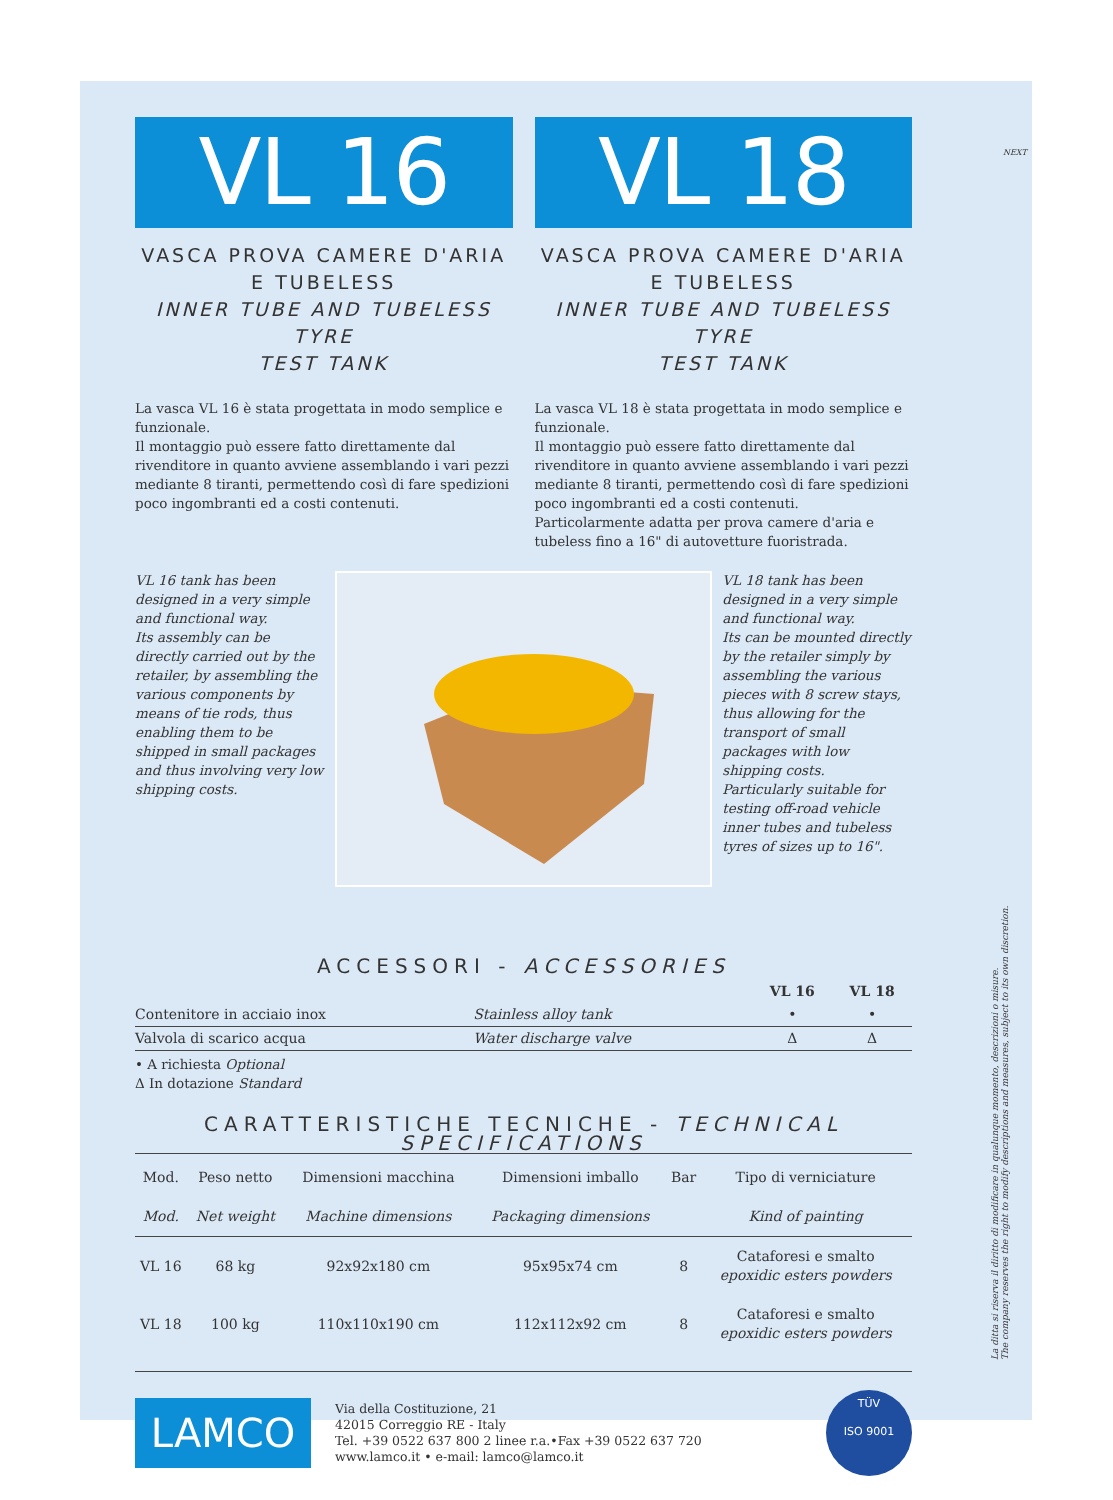VL 16
VASCA PROVA CAMERE D'ARIA E TUBELESS
INNER TUBE AND TUBELESS TYRE
TEST TANK
La vasca VL 16 è stata progettata in modo semplice e funzionale.
Il montaggio può essere fatto direttamente dal rivenditore in quanto avviene assemblando i vari pezzi mediante 8 tiranti, permettendo così di fare spedizioni poco ingombranti ed a costi contenuti.
VL 18
VASCA PROVA CAMERE D'ARIA E TUBELESS
INNER TUBE AND TUBELESS TYRE
TEST TANK
La vasca VL 18 è stata progettata in modo semplice e funzionale.
Il montaggio può essere fatto direttamente dal rivenditore in quanto avviene assemblando i vari pezzi mediante 8 tiranti, permettendo così di fare spedizioni poco ingombranti ed a costi contenuti.
Particolarmente adatta per prova camere d'aria e tubeless fino a 16" di autovetture fuoristrada.
VL 16 tank has been designed in a very simple and functional way.
Its assembly can be directly carried out by the retailer, by assembling the various components by means of tie rods, thus enabling them to be shipped in small packages and thus involving very low shipping costs.
VL 18 tank has been designed in a very simple and functional way.
Its can be mounted directly by the retailer simply by assembling the various pieces with 8 screw stays, thus allowing for the transport of small packages with low shipping costs.
Particularly suitable for testing off-road vehicle inner tubes and tubeless tyres of sizes up to 16".
ACCESSORI - ACCESSORIES
| | | VL 16 | VL 18 |
| --- | --- | --- | --- |
| Contenitore in acciaio inox | Stainless alloy tank | • | • |
| Valvola di scarico acqua | Water discharge valve | Δ | Δ |
• A richiesta Optional
Δ In dotazione Standard
CARATTERISTICHE TECNICHE - TECHNICAL SPECIFICATIONS
| Mod. | Peso netto | Dimensioni macchina | Dimensioni imballo | Bar | Tipo di verniciature |
| --- | --- | --- | --- | --- | --- |
| Mod. | Net weight | Machine dimensions | Packaging dimensions | | Kind of painting |
| VL 16 | 68 kg | 92x92x180 cm | 95x95x74 cm | 8 | Cataforesi e smalto epoxidic esters powders |
| VL 18 | 100 kg | 110x110x190 cm | 112x112x92 cm | 8 | Cataforesi e smalto epoxidic esters powders |
LAMCO
Via della Costituzione, 21
42015 Correggio RE - Italy
Tel. +39 0522 637 800 2 linee r.a.•Fax +39 0522 637 720
www.lamco.it • e-mail: lamco@lamco.it
TÜV
ISO 9001
La ditta si riserva il diritto di modificare in qualunque momento, descrizioni o misure.
The company reserves the right to modify descriptions and measures, subject to its own discretion.
NEXT